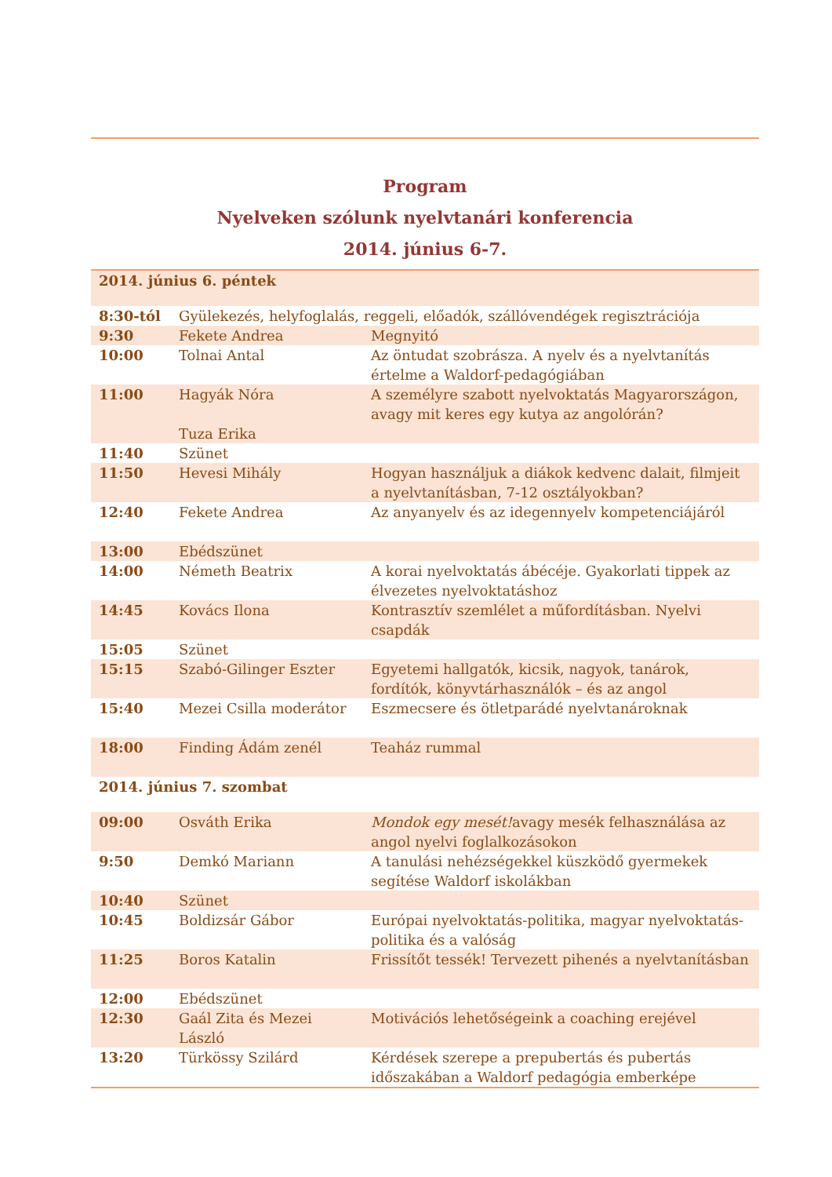Program
Nyelveken szólunk nyelvtanári konferencia
2014. június 6-7.
| 2014. június 6. péntek | | |
| 8:30-tól | Gyülekezés, helyfoglalás, reggeli, előadók, szállóvendégek regisztrációja | |
| 9:30 | Fekete Andrea | Megnyitó |
| 10:00 | Tolnai Antal | Az öntudat szobrásza. A nyelv és a nyelvtanítás értelme a Waldorf-pedagógiában |
| 11:00 | Hagyák Nóra Tuza Erika | A személyre szabott nyelvoktatás Magyarországon, avagy mit keres egy kutya az angolórán? |
| 11:40 | Szünet | |
| 11:50 | Hevesi Mihály | Hogyan használjuk a diákok kedvenc dalait, filmjeit a nyelvtanításban, 7-12 osztályokban? |
| 12:40 | Fekete Andrea | Az anyanyelv és az idegennyelv kompetenciájáról |
| 13:00 | Ebédszünet | |
| 14:00 | Németh Beatrix | A korai nyelvoktatás ábécéje. Gyakorlati tippek az élvezetes nyelvoktatáshoz |
| 14:45 | Kovács Ilona | Kontrasztív szemlélet a műfordításban. Nyelvi csapdák |
| 15:05 | Szünet | |
| 15:15 | Szabó-Gilinger Eszter | Egyetemi hallgatók, kicsik, nagyok, tanárok, fordítók, könyvtárhasználók – és az angol |
| 15:40 | Mezei Csilla moderátor | Eszmecsere és ötletparádé nyelvtanároknak |
| 18:00 | Finding Ádám zenél | Teaház rummal |
| 2014. június 7. szombat | | |
| 09:00 | Osváth Erika | Mondok egy mesét! avagy mesék felhasználása az angol nyelvi foglalkozásokon |
| 9:50 | Demkó Mariann | A tanulási nehézségekkel küszködő gyermekek segítése Waldorf iskolákban |
| 10:40 | Szünet | |
| 10:45 | Boldizsár Gábor | Európai nyelvoktatás-politika, magyar nyelvoktatás-politika és a valóság |
| 11:25 | Boros Katalin | Frissítőt tessék! Tervezett pihenés a nyelvtanításban |
| 12:00 | Ebédszünet | |
| 12:30 | Gaál Zita és Mezei László | Motivációs lehetőségeink a coaching erejével |
| 13:20 | Türkössy Szilárd | Kérdések szerepe a prepubertás és pubertás időszakában a Waldorf pedagógia emberképe |